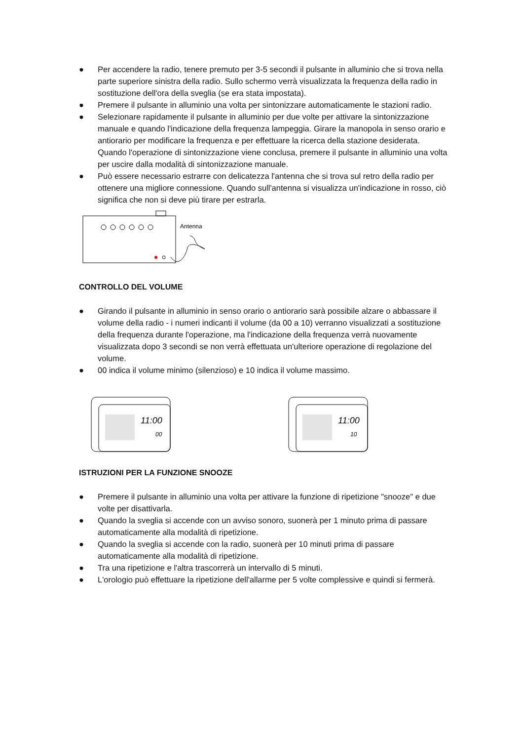● Per accendere la radio, tenere premuto per 3-5 secondi il pulsante in alluminio che si trova nella parte superiore sinistra della radio. Sullo schermo verrà visualizzata la frequenza della radio in sostituzione dell'ora della sveglia (se era stata impostata).
● Premere il pulsante in alluminio una volta per sintonizzare automaticamente le stazioni radio.
● Selezionare rapidamente il pulsante in alluminio per due volte per attivare la sintonizzazione manuale e quando l'indicazione della frequenza lampeggia. Girare la manopola in senso orario e antiorario per modificare la frequenza e per effettuare la ricerca della stazione desiderata. Quando l'operazione di sintonizzazione viene conclusa, premere il pulsante in alluminio una volta per uscire dalla modalità di sintonizzazione manuale.
● Può essere necessario estrarre con delicatezza l'antenna che si trova sul retro della radio per ottenere una migliore connessione. Quando sull'antenna si visualizza un'indicazione in rosso, ciò significa che non si deve più tirare per estrarla.
Antenna
CONTROLLO DEL VOLUME
● Girando il pulsante in alluminio in senso orario o antiorario sarà possibile alzare o abbassare il volume della radio - i numeri indicanti il volume (da 00 a 10) verranno visualizzati a sostituzione della frequenza durante l'operazione, ma l'indicazione della frequenza verrà nuovamente visualizzata dopo 3 secondi se non verrà effettuata un'ulteriore operazione di regolazione del volume.
● 00 indica il volume minimo (silenzioso) e 10 indica il volume massimo.
11:00
00
11:00
10
ISTRUZIONI PER LA FUNZIONE SNOOZE
● Premere il pulsante in alluminio una volta per attivare la funzione di ripetizione "snooze" e due volte per disattivarla.
● Quando la sveglia si accende con un avviso sonoro, suonerà per 1 minuto prima di passare automaticamente alla modalità di ripetizione.
● Quando la sveglia si accende con la radio, suonerà per 10 minuti prima di passare automaticamente alla modalità di ripetizione.
● Tra una ripetizione e l'altra trascorrerà un intervallo di 5 minuti.
● L'orologio può effettuare la ripetizione dell'allarme per 5 volte complessive e quindi si fermerà.